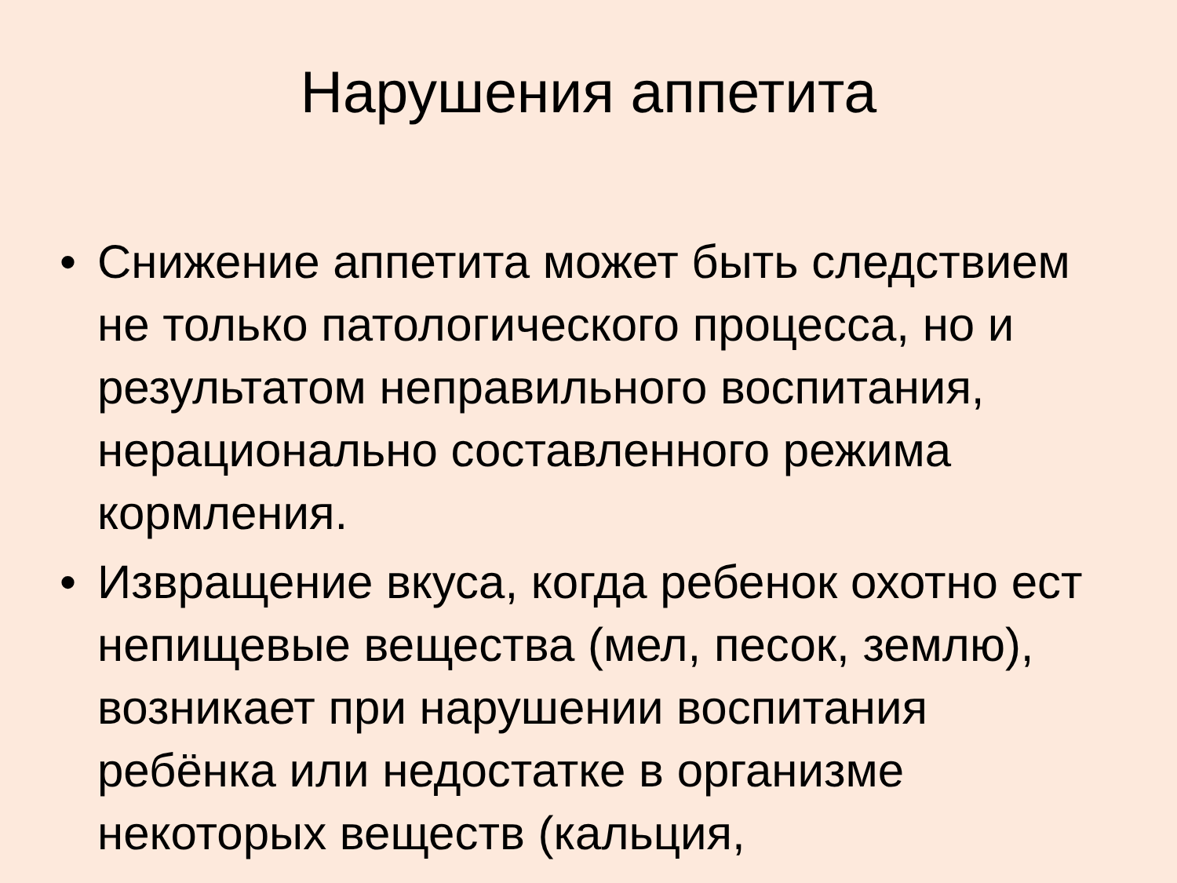Нарушения аппетита
• Снижение аппетита может быть следствием не только патологического процесса, но и результатом неправильного воспитания, нерационально составленного режима кормления.
• Извращение вкуса, когда ребенок охотно ест непищевые вещества (мел, песок, землю), возникает при нарушении воспитания ребёнка или недостатке в организме некоторых веществ (кальция,